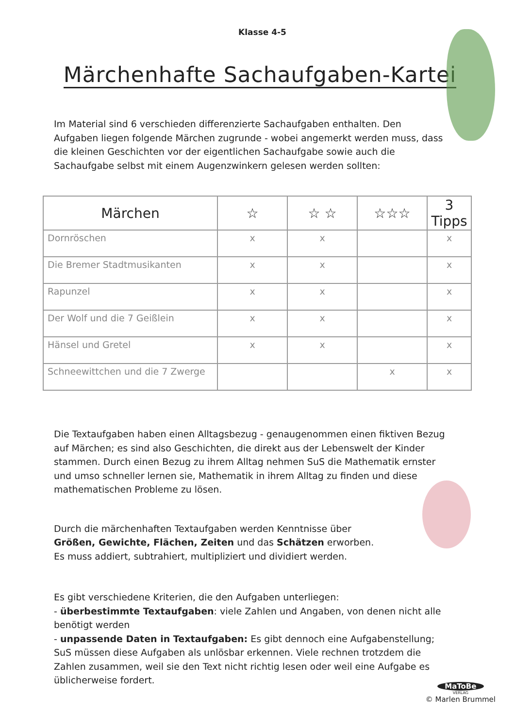Klasse 4-5
Märchenhafte Sachaufgaben-Kartei
Im Material sind 6 verschieden differenzierte Sachaufgaben enthalten. Den Aufgaben liegen folgende Märchen zugrunde - wobei angemerkt werden muss, dass die kleinen Geschichten vor der eigentlichen Sachaufgabe sowie auch die Sachaufgabe selbst mit einem Augenzwinkern gelesen werden sollten:
| Märchen | ☆ | ☆ ☆ | ☆☆☆ | 3 Tipps |
| --- | --- | --- | --- | --- |
| Dornröschen | x | x | | x |
| Die Bremer Stadtmusikanten | x | x | | x |
| Rapunzel | x | x | | x |
| Der Wolf und die 7 Geißlein | x | x | | x |
| Hänsel und Gretel | x | x | | x |
| Schneewittchen und die 7 Zwerge | | | x | x |
Die Textaufgaben haben einen Alltagsbezug - genaugenommen einen fiktiven Bezug auf Märchen; es sind also Geschichten, die direkt aus der Lebenswelt der Kinder stammen. Durch einen Bezug zu ihrem Alltag nehmen SuS die Mathematik ernster und umso schneller lernen sie, Mathematik in ihrem Alltag zu finden und diese mathematischen Probleme zu lösen.
Durch die märchenhaften Textaufgaben werden Kenntnisse über Größen, Gewichte, Flächen, Zeiten und das Schätzen erworben.
Es muss addiert, subtrahiert, multipliziert und dividiert werden.
Es gibt verschiedene Kriterien, die den Aufgaben unterliegen:
- überbestimmte Textaufgaben: viele Zahlen und Angaben, von denen nicht alle benötigt werden
- unpassende Daten in Textaufgaben: Es gibt dennoch eine Aufgabenstellung; SuS müssen diese Aufgaben als unlösbar erkennen. Viele rechnen trotzdem die Zahlen zusammen, weil sie den Text nicht richtig lesen oder weil eine Aufgabe es üblicherweise fordert.
MaToBe
VERLAG
© Marlen Brummel